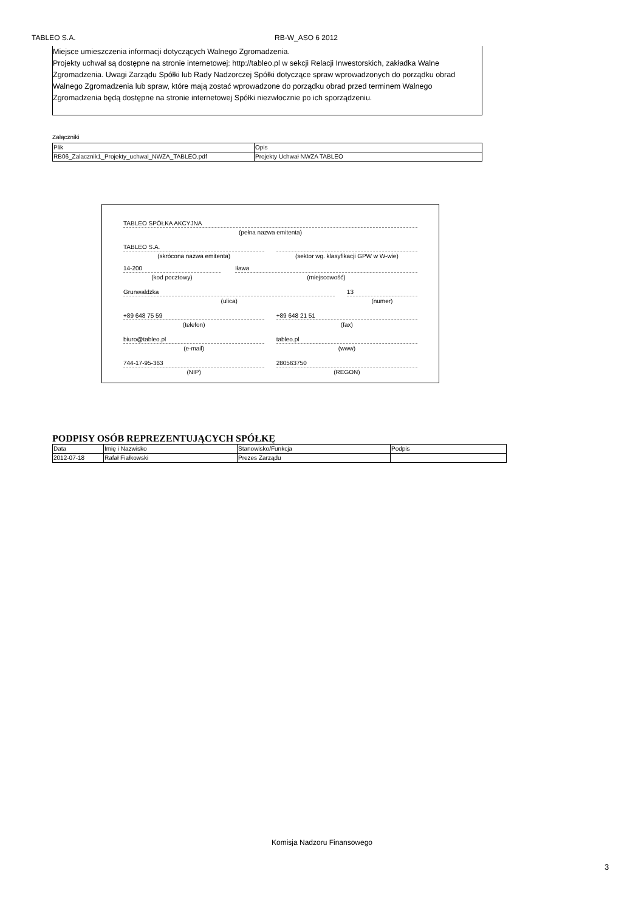TABLEO S.A. RB-W_ASO 6 2012
Miejsce umieszczenia informacji dotyczących Walnego Zgromadzenia.
Projekty uchwał są dostępne na stronie internetowej: http://tableo.pl w sekcji Relacji Inwestorskich, zakładka Walne Zgromadzenia. Uwagi Zarządu Spółki lub Rady Nadzorczej Spółki dotyczące spraw wprowadzonych do porządku obrad Walnego Zgromadzenia lub spraw, które mają zostać wprowadzone do porządku obrad przed terminem Walnego Zgromadzenia będą dostępne na stronie internetowej Spółki niezwłocznie po ich sporządzeniu.
Załączniki
| Plik | Opis |
| RB06_Zalacznik1_Projekty_uchwal_NWZA_TABLEO.pdf | Projekty Uchwał NWZA TABLEO |
TABLEO SPÓŁKA AKCYJNA
(pełna nazwa emitenta)
TABLEO S.A.
(skrócona nazwa emitenta)
(sektor wg. klasyfikacji GPW w W-wie)
14-200
(kod pocztowy)
Iława
(miejscowość)
Grunwaldzka
(ulica)
13
(numer)
+89 648 75 59
(telefon)
+89 648 21 51
(fax)
biuro@tableo.pl
(e-mail)
tableo.pl
(www)
744-17-95-363
(NIP)
280563750
(REGON)
PODPISY OSÓB REPREZENTUJĄCYCH SPÓŁKĘ
| Data | Imię i Nazwisko | Stanowisko/Funkcja | Podpis |
| 2012-07-18 | Rafał Fiałkowski | Prezes Zarządu | |
Komisja Nadzoru Finansowego
3